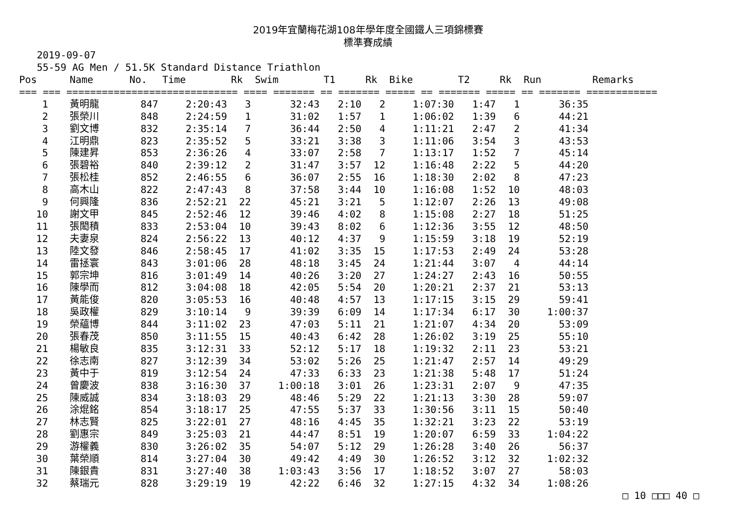2019年宜蘭梅花湖108年學年度全國鐵人三項錦標賽
標準賽成績
2019-09-07
55-59 AG Men / 51.5K Standard Distance Triathlon
| Pos | Name | No. | Time | Rk | Swim | T1 | Rk | Bike | T2 | Rk | Run | Remarks |
| --- | --- | --- | --- | --- | --- | --- | --- | --- | --- | --- | --- | --- |
| === === ============================= ==== ======= == ======= ===== == ======= ===== == ======= ============ | | | | | | | | | | | | |
| 1 | 黃明龍 | 847 | 2:20:43 | 3 | 32:43 | 2:10 | 2 | 1:07:30 | 1:47 | 1 | 36:35 | |
| 2 | 張榮川 | 848 | 2:24:59 | 1 | 31:02 | 1:57 | 1 | 1:06:02 | 1:39 | 6 | 44:21 | |
| 3 | 劉文博 | 832 | 2:35:14 | 7 | 36:44 | 2:50 | 4 | 1:11:21 | 2:47 | 2 | 41:34 | |
| 4 | 江明鼎 | 823 | 2:35:52 | 5 | 33:21 | 3:38 | 3 | 1:11:06 | 3:54 | 3 | 43:53 | |
| 5 | 陳建昇 | 853 | 2:36:26 | 4 | 33:07 | 2:58 | 7 | 1:13:17 | 1:52 | 7 | 45:14 | |
| 6 | 張碧裕 | 840 | 2:39:12 | 2 | 31:47 | 3:57 | 12 | 1:16:48 | 2:22 | 5 | 44:20 | |
| 7 | 張松桂 | 852 | 2:46:55 | 6 | 36:07 | 2:55 | 16 | 1:18:30 | 2:02 | 8 | 47:23 | |
| 8 | 高木山 | 822 | 2:47:43 | 8 | 37:58 | 3:44 | 10 | 1:16:08 | 1:52 | 10 | 48:03 | |
| 9 | 何興隆 | 836 | 2:52:21 | 22 | 45:21 | 3:21 | 5 | 1:12:07 | 2:26 | 13 | 49:08 | |
| 10 | 謝文甲 | 845 | 2:52:46 | 12 | 39:46 | 4:02 | 8 | 1:15:08 | 2:27 | 18 | 51:25 | |
| 11 | 張閎積 | 833 | 2:53:04 | 10 | 39:43 | 8:02 | 6 | 1:12:36 | 3:55 | 12 | 48:50 | |
| 12 | 夫妻泉 | 824 | 2:56:22 | 13 | 40:12 | 4:37 | 9 | 1:15:59 | 3:18 | 19 | 52:19 | |
| 13 | 陸文發 | 846 | 2:58:45 | 17 | 41:02 | 3:35 | 15 | 1:17:53 | 2:49 | 24 | 53:28 | |
| 14 | 雷拯寰 | 843 | 3:01:06 | 28 | 48:18 | 3:45 | 24 | 1:21:44 | 3:07 | 4 | 44:14 | |
| 15 | 郭宗坤 | 816 | 3:01:49 | 14 | 40:26 | 3:20 | 27 | 1:24:27 | 2:43 | 16 | 50:55 | |
| 16 | 陳學而 | 812 | 3:04:08 | 18 | 42:05 | 5:54 | 20 | 1:20:21 | 2:37 | 21 | 53:13 | |
| 17 | 黃能俊 | 820 | 3:05:53 | 16 | 40:48 | 4:57 | 13 | 1:17:15 | 3:15 | 29 | 59:41 | |
| 18 | 吳政權 | 829 | 3:10:14 | 9 | 39:39 | 6:09 | 14 | 1:17:34 | 6:17 | 30 | 1:00:37 | |
| 19 | 榮蘊博 | 844 | 3:11:02 | 23 | 47:03 | 5:11 | 21 | 1:21:07 | 4:34 | 20 | 53:09 | |
| 20 | 張春茂 | 850 | 3:11:55 | 15 | 40:43 | 6:42 | 28 | 1:26:02 | 3:19 | 25 | 55:10 | |
| 21 | 楊敏良 | 835 | 3:12:31 | 33 | 52:12 | 5:17 | 18 | 1:19:32 | 2:11 | 23 | 53:21 | |
| 22 | 徐志南 | 827 | 3:12:39 | 34 | 53:02 | 5:26 | 25 | 1:21:47 | 2:57 | 14 | 49:29 | |
| 23 | 黃中于 | 819 | 3:12:54 | 24 | 47:33 | 6:33 | 23 | 1:21:38 | 5:48 | 17 | 51:24 | |
| 24 | 曾慶波 | 838 | 3:16:30 | 37 | 1:00:18 | 3:01 | 26 | 1:23:31 | 2:07 | 9 | 47:35 | |
| 25 | 陳威誠 | 834 | 3:18:03 | 29 | 48:46 | 5:29 | 22 | 1:21:13 | 3:30 | 28 | 59:07 | |
| 26 | 涂焜銘 | 854 | 3:18:17 | 25 | 47:55 | 5:37 | 33 | 1:30:56 | 3:11 | 15 | 50:40 | |
| 27 | 林志賢 | 825 | 3:22:01 | 27 | 48:16 | 4:45 | 35 | 1:32:21 | 3:23 | 22 | 53:19 | |
| 28 | 劉惠宗 | 849 | 3:25:03 | 21 | 44:47 | 8:51 | 19 | 1:20:07 | 6:59 | 33 | 1:04:22 | |
| 29 | 游權義 | 830 | 3:26:02 | 35 | 54:07 | 5:12 | 29 | 1:26:28 | 3:40 | 26 | 56:37 | |
| 30 | 葉榮順 | 814 | 3:27:04 | 30 | 49:42 | 4:49 | 30 | 1:26:52 | 3:12 | 32 | 1:02:32 | |
| 31 | 陳銀貴 | 831 | 3:27:40 | 38 | 1:03:43 | 3:56 | 17 | 1:18:52 | 3:07 | 27 | 58:03 | |
| 32 | 蔡瑞元 | 828 | 3:29:19 | 19 | 42:22 | 6:46 | 32 | 1:27:15 | 4:32 | 34 | 1:08:26 | |
□ 10 □□□ 40 □